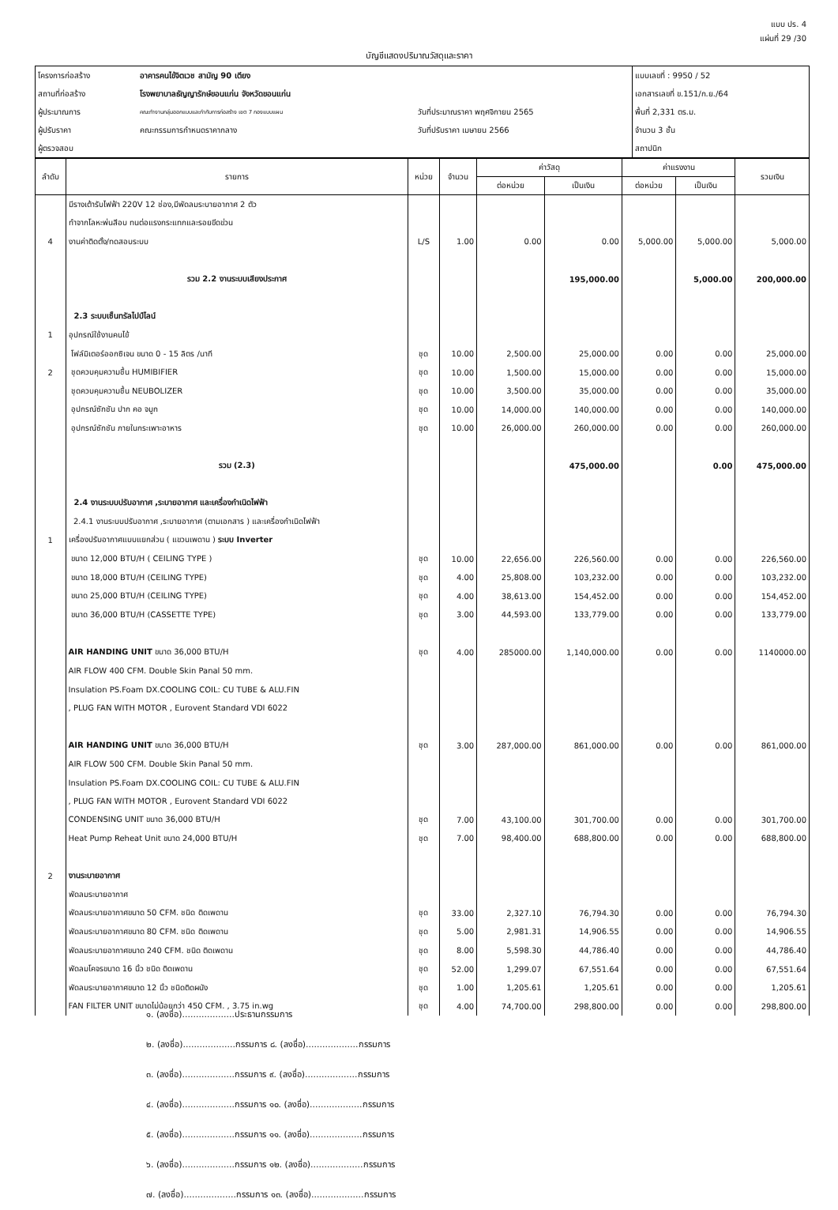แบบ ปร. 4
แผ่นที่ 29 /30
บัญชีแสดงปริมาณวัสดุและราคา
| โครงการก่อสร้าง | อาคารคนไข้จิตเวช สามัญ 90 เตียง | | แบบเลขที่ : 9950 / 52 |
| สถานที่ก่อสร้าง | โรงพยาบาลธัญญารักษ์ขอนแก่น จังหวัดขอนแก่น | | เอกสารเลขที่ ข.151/ก.ย./64 |
| ผู้ประมาณการ | คณะทำงานกลุ่มออกแบบและกำกับการก่อสร้าง เขต 7 กองแบบแผน | วันที่ประมาณราคา พฤศจิกายน 2565 | พื้นที่ 2,331 ตร.ม. |
| ผู้ปรับราคา | คณะกรรมการกำหนดราคากลาง | วันที่ปรับราคา เมษายน 2566 | จำนวน 3 ชั้น |
| ผู้ตรวจสอบ | | | สถาปนิก |
| ลำดับ | รายการ | หน่วย | จำนวน | ค่าวัสดุ | | ค่าแรงงาน | | รวมเงิน |
| --- | --- | --- | --- | --- | --- | --- | --- | --- |
| | | | | ต่อหน่วย | เป็นเงิน | ต่อหน่วย | เป็นเงิน | |
| | มีรางเต้ารับไฟฟ้า 220V 12 ช่อง,มีพัดลมระบายอากาศ 2 ตัว | | | | | | | |
| | ทำจากโลหะพ่นสีอบ ทนต่อแรงกระแทกและรอยขีดข่วน | | | | | | | |
| 4 | งานค่าติดตั้ง/ทดสอบระบบ | L/S | 1.00 | 0.00 | 0.00 | 5,000.00 | 5,000.00 | 5,000.00 |
| | รวม 2.2 งานระบบเสียงประกาศ | | | | 195,000.00 | | 5,000.00 | 200,000.00 |
| | 2.3 ระบบเซ็นทรัลไปป์ไลน์ | | | | | | | |
| 1 | อุปกรณ์ใช้งานคนไข้ | | | | | | | |
| | โฟล์มิเตอร์ออกซิเจน ขนาด 0 - 15 ลิตร /นาที | ชุด | 10.00 | 2,500.00 | 25,000.00 | 0.00 | 0.00 | 25,000.00 |
| 2 | ชุดควบคุมความชื้น HUMIBIFIER | ชุด | 10.00 | 1,500.00 | 15,000.00 | 0.00 | 0.00 | 15,000.00 |
| | ชุดควบคุมความชื้น NEUBOLIZER | ชุด | 10.00 | 3,500.00 | 35,000.00 | 0.00 | 0.00 | 35,000.00 |
| | อุปกรณ์ซักชัน ปาก คอ จมูก | ชุด | 10.00 | 14,000.00 | 140,000.00 | 0.00 | 0.00 | 140,000.00 |
| | อุปกรณ์ซักชัน ภายในกระเพาะอาหาร | ชุด | 10.00 | 26,000.00 | 260,000.00 | 0.00 | 0.00 | 260,000.00 |
| | รวม (2.3) | | | | 475,000.00 | | 0.00 | 475,000.00 |
| | 2.4 งานระบบปรับอากาศ ,ระบายอากาศ และเครื่องกำเนิดไฟฟ้า | | | | | | | |
| | 2.4.1 งานระบบปรับอากาศ ,ระบายอากาศ (ตามเอกสาร ) และเครื่องกำเนิดไฟฟ้า | | | | | | | |
| 1 | เครื่องปรับอากาศแบบแยกส่วน ( แขวนเพดาน ) ระบบ Inverter | | | | | | | |
| | ขนาด 12,000 BTU/H ( CEILING TYPE ) | ชุด | 10.00 | 22,656.00 | 226,560.00 | 0.00 | 0.00 | 226,560.00 |
| | ขนาด 18,000 BTU/H (CEILING TYPE) | ชุด | 4.00 | 25,808.00 | 103,232.00 | 0.00 | 0.00 | 103,232.00 |
| | ขนาด 25,000 BTU/H (CEILING TYPE) | ชุด | 4.00 | 38,613.00 | 154,452.00 | 0.00 | 0.00 | 154,452.00 |
| | ขนาด 36,000 BTU/H (CASSETTE TYPE) | ชุด | 3.00 | 44,593.00 | 133,779.00 | 0.00 | 0.00 | 133,779.00 |
| | AIR HANDING UNIT ขนาด 36,000 BTU/H | ชุด | 4.00 | 285000.00 | 1,140,000.00 | 0.00 | 0.00 | 1140000.00 |
| | AIR FLOW 400 CFM. Double Skin Panal 50 mm. | | | | | | | |
| | Insulation PS.Foam DX.COOLING COIL: CU TUBE & ALU.FIN | | | | | | | |
| | , PLUG FAN WITH MOTOR , Eurovent Standard VDI 6022 | | | | | | | |
| | AIR HANDING UNIT ขนาด 36,000 BTU/H | ชุด | 3.00 | 287,000.00 | 861,000.00 | 0.00 | 0.00 | 861,000.00 |
| | AIR FLOW 500 CFM. Double Skin Panal 50 mm. | | | | | | | |
| | Insulation PS.Foam DX.COOLING COIL: CU TUBE & ALU.FIN | | | | | | | |
| | , PLUG FAN WITH MOTOR , Eurovent Standard VDI 6022 | | | | | | | |
| | CONDENSING UNIT ขนาด 36,000 BTU/H | ชุด | 7.00 | 43,100.00 | 301,700.00 | 0.00 | 0.00 | 301,700.00 |
| | Heat Pump Reheat Unit ขนาด 24,000 BTU/H | ชุด | 7.00 | 98,400.00 | 688,800.00 | 0.00 | 0.00 | 688,800.00 |
| 2 | งานระบายอากาศ | | | | | | | |
| | พัดลมระบายอากาศ | | | | | | | |
| | พัดลมระบายอากาศขนาด 50 CFM. ชนิด ติดเพดาน | ชุด | 33.00 | 2,327.10 | 76,794.30 | 0.00 | 0.00 | 76,794.30 |
| | พัดลมระบายอากาศขนาด 80 CFM. ชนิด ติดเพดาน | ชุด | 5.00 | 2,981.31 | 14,906.55 | 0.00 | 0.00 | 14,906.55 |
| | พัดลมระบายอากาศขนาด 240 CFM. ชนิด ติดเพดาน | ชุด | 8.00 | 5,598.30 | 44,786.40 | 0.00 | 0.00 | 44,786.40 |
| | พัดลมโคจรขนาด 16 นิ้ว ชนิด ติดเพดาน | ชุด | 52.00 | 1,299.07 | 67,551.64 | 0.00 | 0.00 | 67,551.64 |
| | พัดลมระบายอากาศขนาด 12 นิ้ว ชนิดติดผนัง | ชุด | 1.00 | 1,205.61 | 1,205.61 | 0.00 | 0.00 | 1,205.61 |
| | FAN FILTER UNIT ขนาดไม่น้อยกว่า 450 CFM. , 3.75 in.wg | ชุด | 4.00 | 74,700.00 | 298,800.00 | 0.00 | 0.00 | 298,800.00 |
๑. (ลงชื่อ)...................ประธานกรรมการ
๒. (ลงชื่อ)...................กรรมการ ๘. (ลงชื่อ)...................กรรมการ
๓. (ลงชื่อ)...................กรรมการ ๙. (ลงชื่อ)...................กรรมการ
๔. (ลงชื่อ)...................กรรมการ ๑๐. (ลงชื่อ)...................กรรมการ
๕. (ลงชื่อ)...................กรรมการ ๑๑. (ลงชื่อ)...................กรรมการ
๖. (ลงชื่อ)...................กรรมการ ๑๒. (ลงชื่อ)...................กรรมการ
๗. (ลงชื่อ)...................กรรมการ ๑๓. (ลงชื่อ)...................กรรมการ